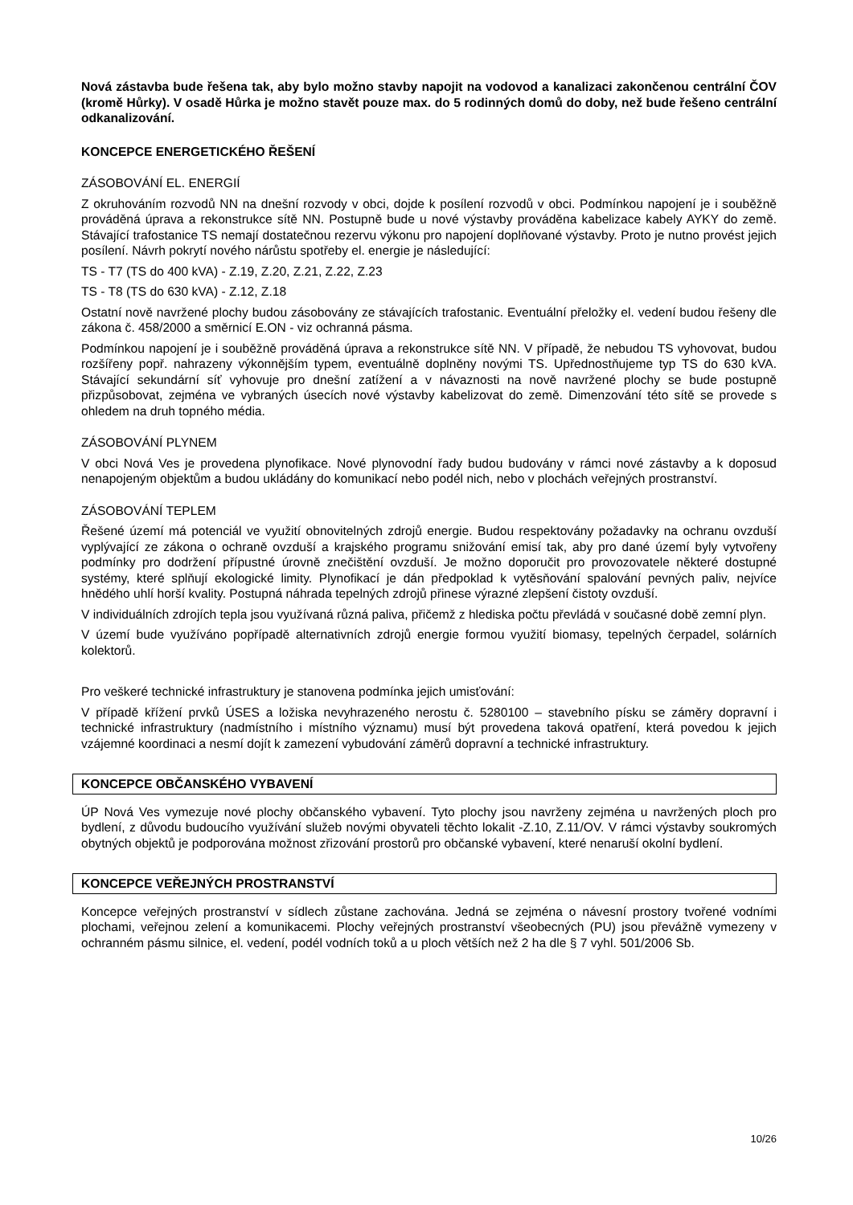Nová zástavba bude řešena tak, aby bylo možno stavby napojit na vodovod a kanalizaci zakončenou centrální ČOV (kromě Hůrky). V osadě Hůrka je možno stavět pouze max. do 5 rodinných domů do doby, než bude řešeno centrální odkanalizování.
KONCEPCE ENERGETICKÉHO ŘEŠENÍ
ZÁSOBOVÁNÍ EL. ENERGIÍ
Z okruhováním rozvodů NN na dnešní rozvody v obci, dojde k posílení rozvodů v obci. Podmínkou napojení je i souběžně prováděná úprava a rekonstrukce sítě NN. Postupně bude u nové výstavby prováděna kabelizace kabely AYKY do země. Stávající trafostanice TS nemají dostatečnou rezervu výkonu pro napojení doplňované výstavby. Proto je nutno provést jejich posílení. Návrh pokrytí nového nárůstu spotřeby el. energie je následující:
TS - T7 (TS do 400 kVA) - Z.19, Z.20, Z.21, Z.22, Z.23
TS - T8 (TS do 630 kVA) - Z.12, Z.18
Ostatní nově navržené plochy budou zásobovány ze stávajících trafostanic. Eventuální přeložky el. vedení budou řešeny dle zákona č. 458/2000 a směrnicí E.ON - viz ochranná pásma.
Podmínkou napojení je i souběžně prováděná úprava a rekonstrukce sítě NN. V případě, že nebudou TS vyhovovat, budou rozšířeny popř. nahrazeny výkonnějším typem, eventuálně doplněny novými TS. Upřednostňujeme typ TS do 630 kVA. Stávající sekundární síť vyhovuje pro dnešní zatížení a v návaznosti na nově navržené plochy se bude postupně přizpůsobovat, zejména ve vybraných úsecích nové výstavby kabelizovat do země. Dimenzování této sítě se provede s ohledem na druh topného média.
ZÁSOBOVÁNÍ PLYNEM
V obci Nová Ves je provedena plynofikace. Nové plynovodní řady budou budovány v rámci nové zástavby a k doposud nenapojeným objektům a budou ukládány do komunikací nebo podél nich, nebo v plochách veřejných prostranství.
ZÁSOBOVÁNÍ TEPLEM
Řešené území má potenciál ve využití obnovitelných zdrojů energie. Budou respektovány požadavky na ochranu ovzduší vyplývající ze zákona o ochraně ovzduší a krajského programu snižování emisí tak, aby pro dané území byly vytvořeny podmínky pro dodržení přípustné úrovně znečištění ovzduší. Je možno doporučit pro provozovatele některé dostupné systémy, které splňují ekologické limity. Plynofikací je dán předpoklad k vytěsňování spalování pevných paliv, nejvíce hnědého uhlí horší kvality. Postupná náhrada tepelných zdrojů přinese výrazné zlepšení čistoty ovzduší.
V individuálních zdrojích tepla jsou využívaná různá paliva, přičemž z hlediska počtu převládá v současné době zemní plyn.
V území bude využíváno popřípadě alternativních zdrojů energie formou využití biomasy, tepelných čerpadel, solárních kolektorů.
Pro veškeré technické infrastruktury je stanovena podmínka jejich umisťování:
V případě křížení prvků ÚSES a ložiska nevyhrazeného nerostu č. 5280100 – stavebního písku se záměry dopravní i technické infrastruktury (nadmístního i místního významu) musí být provedena taková opatření, která povedou k jejich vzájemné koordinaci a nesmí dojít k zamezení vybudování záměrů dopravní a technické infrastruktury.
KONCEPCE OBČANSKÉHO VYBAVENÍ
ÚP Nová Ves vymezuje nové plochy občanského vybavení. Tyto plochy jsou navrženy zejména u navržených ploch pro bydlení, z důvodu budoucího využívání služeb novými obyvateli těchto lokalit -Z.10, Z.11/OV. V rámci výstavby soukromých obytných objektů je podporována možnost zřizování prostorů pro občanské vybavení, které nenaruší okolní bydlení.
KONCEPCE VEŘEJNÝCH PROSTRANSTVÍ
Koncepce veřejných prostranství v sídlech zůstane zachována. Jedná se zejména o návesní prostory tvořené vodními plochami, veřejnou zelení a komunikacemi. Plochy veřejných prostranství všeobecných (PU) jsou převážně vymezeny v ochranném pásmu silnice, el. vedení, podél vodních toků a u ploch větších než 2 ha dle § 7 vyhl. 501/2006 Sb.
10/26